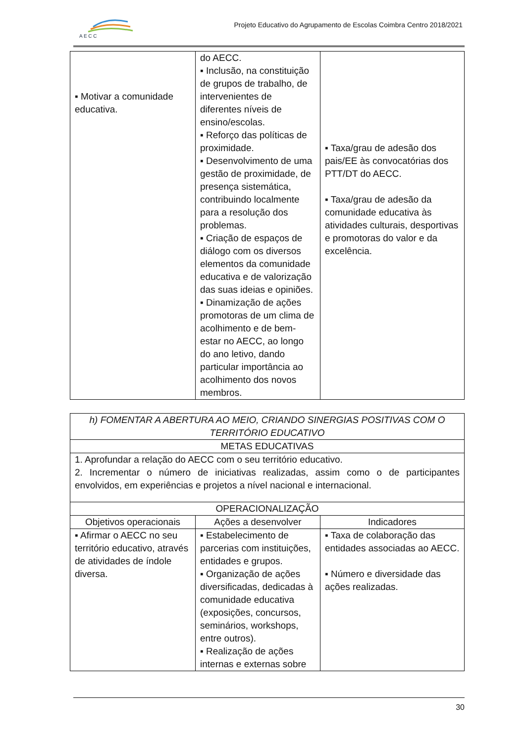A E C C
Projeto Educativo do Agrupamento de Escolas Coimbra Centro 2018/2021
| ▪ Motivar a comunidade educativa. | do AECC. ▪ Inclusão, na constituição de grupos de trabalho, de intervenientes de diferentes níveis de ensino/escolas. ▪ Reforço das políticas de proximidade. ▪ Desenvolvimento de uma gestão de proximidade, de presença sistemática, contribuindo localmente para a resolução dos problemas. ▪ Criação de espaços de diálogo com os diversos elementos da comunidade educativa e de valorização das suas ideias e opiniões. ▪ Dinamização de ações promotoras de um clima de acolhimento e de bem-estar no AECC, ao longo do ano letivo, dando particular importância ao acolhimento dos novos membros. | ▪ Taxa/grau de adesão dos pais/EE às convocatórias dos PTT/DT do AECC. ▪ Taxa/grau de adesão da comunidade educativa às atividades culturais, desportivas e promotoras do valor e da excelência. |
| h) FOMENTAR A ABERTURA AO MEIO, CRIANDO SINERGIAS POSITIVAS COM O TERRITÓRIO EDUCATIVO | | |
| METAS EDUCATIVAS | | |
| 1. Aprofundar a relação do AECC com o seu território educativo. 2. Incrementar o número de iniciativas realizadas, assim como o de participantes envolvidos, em experiências e projetos a nível nacional e internacional. | | |
| OPERACIONALIZAÇÃO | | |
| Objetivos operacionais | Ações a desenvolver | Indicadores |
| ▪ Afirmar o AECC no seu território educativo, através de atividades de índole diversa. | ▪ Estabelecimento de parcerias com instituições, entidades e grupos. ▪ Organização de ações diversificadas, dedicadas à comunidade educativa (exposições, concursos, seminários, workshops, entre outros). ▪ Realização de ações internas e externas sobre | ▪ Taxa de colaboração das entidades associadas ao AECC. ▪ Número e diversidade das ações realizadas. |
30